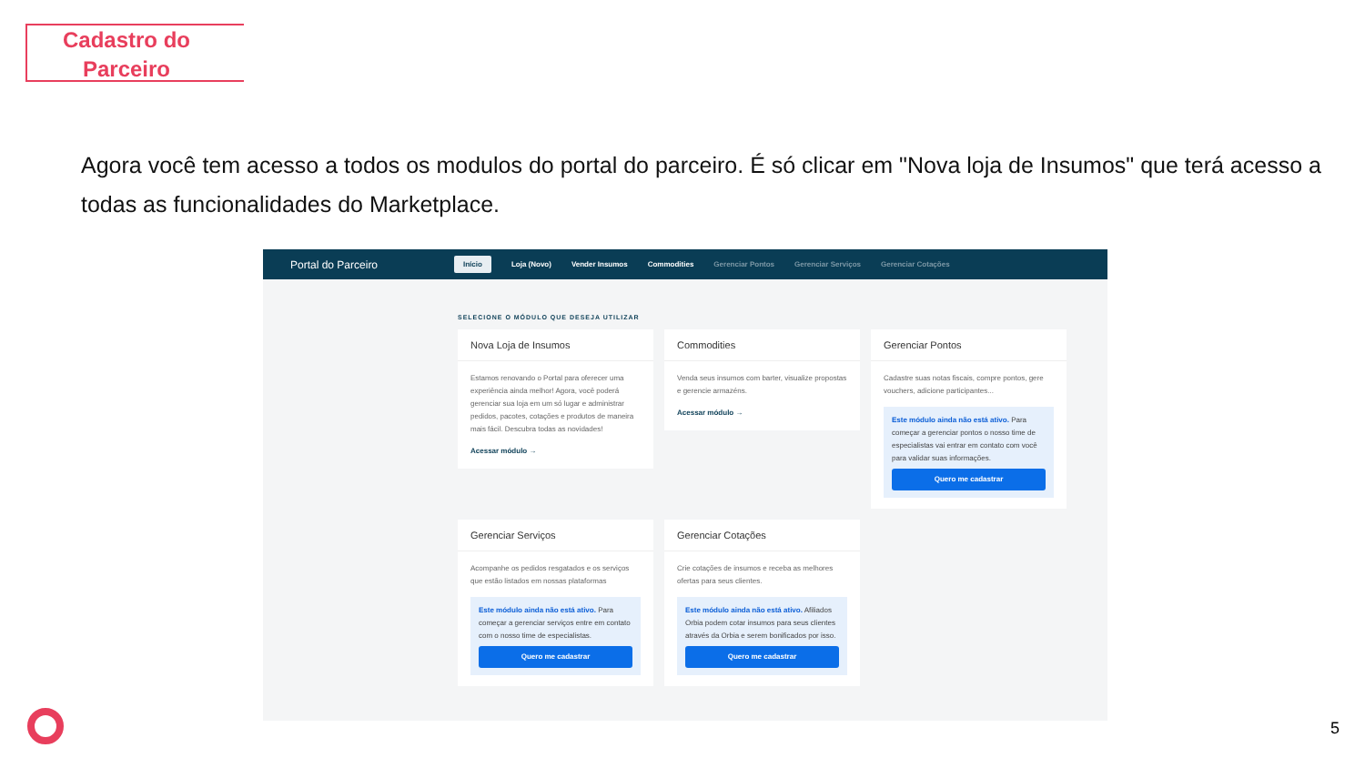Cadastro do Parceiro
Agora você tem acesso a todos os modulos do portal do parceiro. É só clicar em "Nova loja de Insumos" que terá acesso a todas as funcionalidades do Marketplace.
Portal do Parceiro
Início Loja (Novo) Vender Insumos Commodities Gerenciar Pontos Gerenciar Serviços Gerenciar Cotações
SELECIONE O MÓDULO QUE DESEJA UTILIZAR
Nova Loja de Insumos
Estamos renovando o Portal para oferecer uma experiência ainda melhor! Agora, você poderá gerenciar sua loja em um só lugar e administrar pedidos, pacotes, cotações e produtos de maneira mais fácil. Descubra todas as novidades!
Acessar módulo →
Commodities
Venda seus insumos com barter, visualize propostas e gerencie armazéns.
Acessar módulo →
Gerenciar Pontos
Cadastre suas notas fiscais, compre pontos, gere vouchers, adicione participantes...
Este módulo ainda não está ativo. Para começar a gerenciar pontos o nosso time de especialistas vai entrar em contato com você para validar suas informações.
Quero me cadastrar
Gerenciar Serviços
Acompanhe os pedidos resgatados e os serviços que estão listados em nossas plataformas
Este módulo ainda não está ativo. Para começar a gerenciar serviços entre em contato com o nosso time de especialistas.
Quero me cadastrar
Gerenciar Cotações
Crie cotações de insumos e receba as melhores ofertas para seus clientes.
Este módulo ainda não está ativo. Afiliados Orbia podem cotar insumos para seus clientes através da Orbia e serem bonificados por isso.
Quero me cadastrar
5